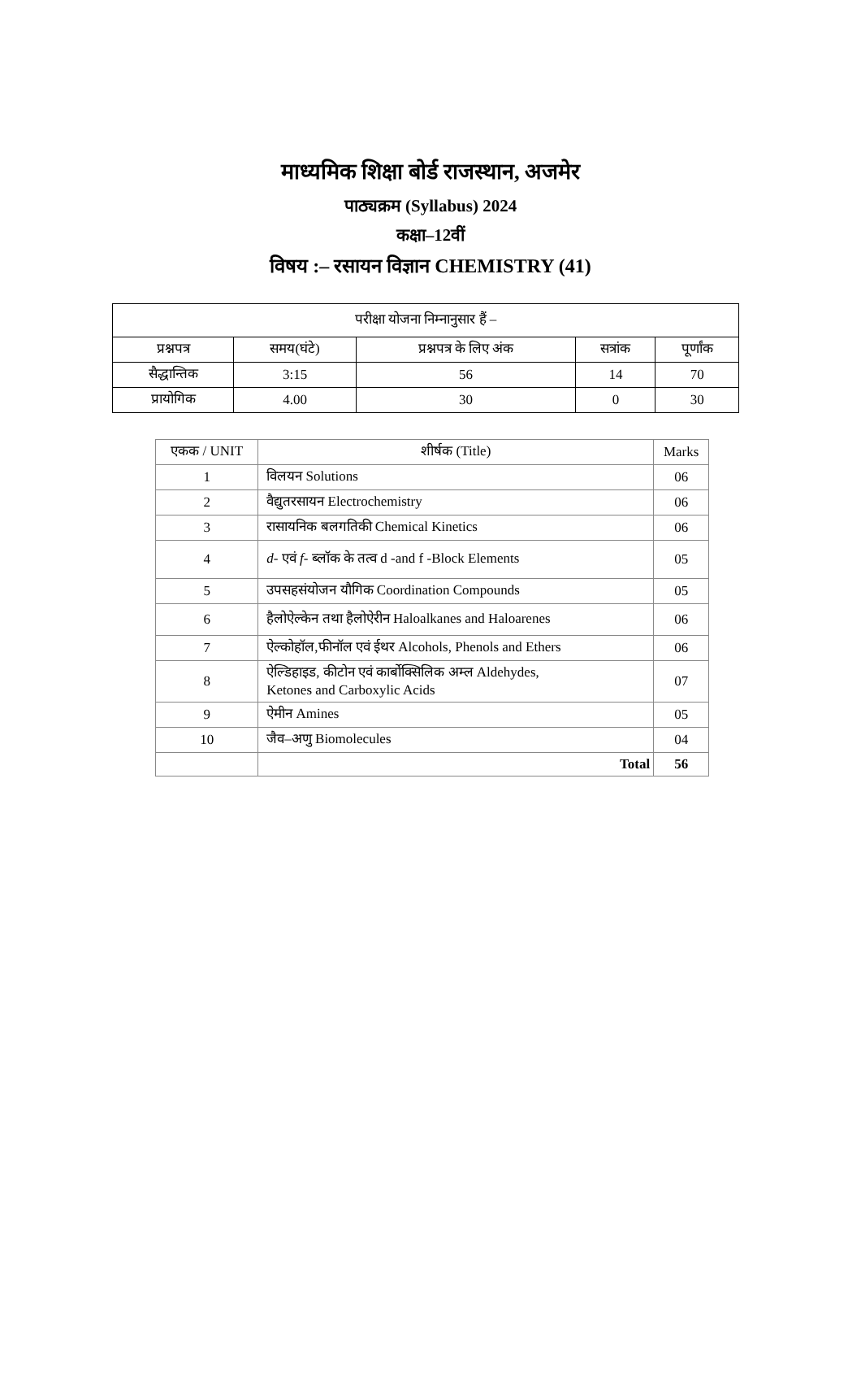माध्यमिक शिक्षा बोर्ड राजस्थान, अजमेर
पाठ्यक्रम (Syllabus) 2024
कक्षा–12वीं
विषय :– रसायन विज्ञान CHEMISTRY (41)
| परीक्षा योजना निम्नानुसार हैं – | | | | |
| --- | --- | --- | --- | --- |
| प्रश्नपत्र | समय(घंटे) | प्रश्नपत्र के लिए अंक | सत्रांक | पूर्णांक |
| सैद्धान्तिक | 3:15 | 56 | 14 | 70 |
| प्रायोगिक | 4.00 | 30 | 0 | 30 |
| एकक / UNIT | शीर्षक (Title) | Marks |
| --- | --- | --- |
| 1 | विलयन Solutions | 06 |
| 2 | वैद्युतरसायन Electrochemistry | 06 |
| 3 | रासायनिक बलगतिकी Chemical Kinetics | 06 |
| 4 | d - एवं f - ब्लॉक के तत्व d -and f -Block Elements | 05 |
| 5 | उपसहसंयोजन यौगिक Coordination Compounds | 05 |
| 6 | हैलोऐल्केन तथा हैलोऐरीन Haloalkanes and Haloarenes | 06 |
| 7 | ऐल्कोहॉल,फीनॉल एवं ईथर Alcohols, Phenols and Ethers | 06 |
| 8 | ऐल्डिहाइड, कीटोन एवं कार्बोक्सिलिक अम्ल Aldehydes, Ketones and Carboxylic Acids | 07 |
| 9 | ऐमीन Amines | 05 |
| 10 | जैव–अणु Biomolecules | 04 |
| | Total | 56 |